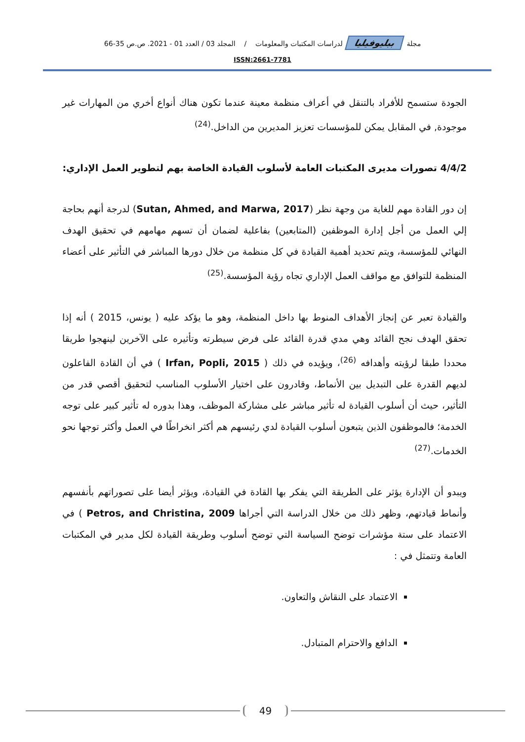مجلة ببليوفيليا لدراسات المكتبات والمعلومات / المجلد 03 / العدد 01 - 2021. ص.ص 35-66
ISSN:2661-7781
الجودة ستسمح للأفراد بالتنقل في أعراف منظمة معينة عندما تكون هناك أنواع أخري من المهارات غير موجودة, في المقابل يمكن للمؤسسات تعزيز المديرين من الداخل.<sup>(24)</sup>
4/4/2 تصورات مديرى المكتبات العامة لأسلوب القيادة الخاصة بهم لتطوير العمل الإداري:
إن دور القادة مهم للغاية من وجهة نظر (Sutan, Ahmed, and Marwa, 2017) لدرجة أنهم بحاجة إلي العمل من أجل إدارة الموظفين (المتابعين) بفاعلية لضمان أن تسهم مهامهم في تحقيق الهدف النهائي للمؤسسة، ويتم تحديد أهمية القيادة في كل منظمة من خلال دورها المباشر في التأثير على أعضاء المنظمة للتوافق مع مواقف العمل الإداري تجاه رؤية المؤسسة.<sup>(25)</sup>
والقيادة تعبر عن إنجاز الأهداف المنوط بها داخل المنظمة، وهو ما يؤكد عليه ( يونس، 2015 ) أنه إذا تحقق الهدف نجح القائد وهي مدي قدرة القائد على فرض سيطرته وتأثيره على الآخرين لينهجوا طريقا محددا طبقا لرؤيته وأهدافه <sup>(26)</sup>، ويؤيده في ذلك ( Irfan, Popli, 2015 ) في أن القادة الفاعلون لديهم القدرة على التبديل بين الأنماط، وقادرون على اختيار الأسلوب المناسب لتحقيق أقصي قدر من التأثير، حيث أن أسلوب القيادة له تأثير مباشر على مشاركة الموظف، وهذا بدوره له تأثير كبير على توجه الخدمة؛ فالموظفون الذين يتبعون أسلوب القيادة لدي رئيسهم هم أكثر انخراطًا في العمل وأكثر توجها نحو الخدمات.<sup>(27)</sup>
ويبدو أن الإدارة يؤثر على الطريقة التي يفكر بها القادة في القيادة، ويؤثر أيضا على تصوراتهم بأنفسهم وأنماط قيادتهم، وظهر ذلك من خلال الدراسة التي أجراها Petros, and Christina, 2009 ) في الاعتماد على ستة مؤشرات توضح السياسة التي توضح أسلوب وطريقة القيادة لكل مدير في المكتبات العامة وتتمثل في :
الاعتماد على النقاش والتعاون.
الدافع والاحترام المتبادل.
49